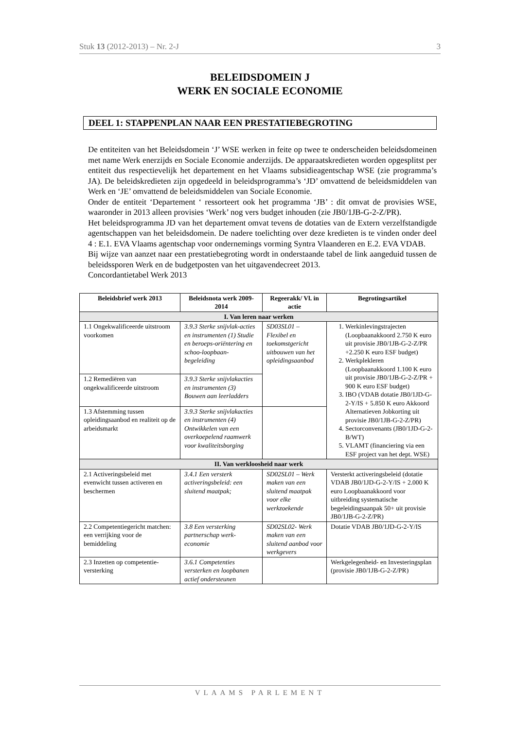Stuk 13 (2012-2013) – Nr. 2-J 3
BELEIDSDOMEIN J
WERK EN SOCIALE ECONOMIE
DEEL 1: STAPPENPLAN NAAR EEN PRESTATIEBEGROTING
De entiteiten van het Beleidsdomein ‘J’ WSE werken in feite op twee te onderscheiden beleidsdomeinen met name Werk enerzijds en Sociale Economie anderzijds. De apparaatskredieten worden opgesplitst per entiteit dus respectievelijk het departement en het Vlaams subsidieagentschap WSE (zie programma’s JA). De beleidskredieten zijn opgedeeld in beleidsprogramma’s ‘JD’ omvattend de beleidsmiddelen van Werk en ‘JE’ omvattend de beleidsmiddelen van Sociale Economie.
Onder de entiteit ‘Departement ‘ ressorteert ook het programma ‘JB’ : dit omvat de provisies WSE, waaronder in 2013 alleen provisies ‘Werk’ nog vers budget inhouden (zie JB0/1JB-G-2-Z/PR).
Het beleidsprogramma JD van het departement omvat tevens de dotaties van de Extern verzelfstandigde agentschappen van het beleidsdomein. De nadere toelichting over deze kredieten is te vinden onder deel 4 : E.1. EVA Vlaams agentschap voor ondernemings vorming Syntra Vlaanderen en E.2. EVA VDAB.
Bij wijze van aanzet naar een prestatiebegroting wordt in onderstaande tabel de link aangeduid tussen de beleidssporen Werk en de budgetposten van het uitgavendecreet 2013.
Concordantietabel Werk 2013
| Beleidsbrief werk 2013 | Beleidsnota werk 2009-2014 | Regeerakk/ Vl. in actie | Begrotingsartikel |
| --- | --- | --- | --- |
| I. Van leren naar werken | | | |
| 1.1 Ongekwalificeerde uitstroom voorkomen | 3.9.3 Sterke snijvlak-acties en instrumenten (1) Studie en beroeps-oriëntering en schoo-loopbaan-begeleiding | SD03SL01 – Flexibel en toekomstgericht uitbouwen van het opleidingsaanbod | 1. Werkinlevingstrajecten (Loopbaanakkoord 2.750 K euro uit provisie JB0/1JB-G-2-Z/PR +2.250 K euro ESF budget) 2. Werkplekleren (Loopbaanakkoord 1.100 K euro uit provisie JB0/1JB-G-2-Z/PR + 900 K euro ESF budget) 3. IBO (VDAB dotatie JB0/1JD-G-2-Y/IS + 5.850 K euro Akkoord Alternatieven Jobkorting uit provisie JB0/1JB-G-2-Z/PR) 4. Sectorconvenants (JB0/1JD-G-2-B/WT) 5. VLAMT (financiering via een ESF project van het dept. WSE) |
| 1.2 Remediëren van ongekwalificeerde uitstroom | 3.9.3 Sterke snijvlakacties en instrumenten (3) Bouwen aan leerladders | | |
| 1.3 Afstemming tussen opleidingsaanbod en realiteit op de arbeidsmarkt | 3.9.3 Sterke snijvlakacties en instrumenten (4) Ontwikkelen van een overkoepelend raamwerk voor kwaliteitsborging | | |
| II. Van werkloosheid naar werk | | | |
| 2.1 Activeringsbeleid met evenwicht tussen activeren en beschermen | 3.4.1 Een versterk activeringsbeleid: een sluitend maatpak; | SD02SL01 – Werk maken van een sluitend maatpak voor elke werkzoekende | Versterkt activeringsbeleid (dotatie VDAB JB0/1JD-G-2-Y/IS + 2.000 K euro Loopbaanakkoord voor uitbreiding systematische begeleidingsaanpak 50+ uit provisie JB0/1JB-G-2-Z/PR) |
| 2.2 Competentiegericht matchen: een verrijking voor de bemiddeling | 3.8 Een versterking partnerschap werk-economie | SD02SL02- Werk maken van een sluitend aanbod voor werkgevers | Dotatie VDAB JB0/1JD-G-2-Y/IS |
| 2.3 Inzetten op competentie-versterking | 3.6.1 Competenties versterken en loopbanen actief ondersteunen | | Werkgelegenheid- en Investeringsplan (provisie JB0/1JB-G-2-Z/PR) |
VLAAMS PARLEMENT